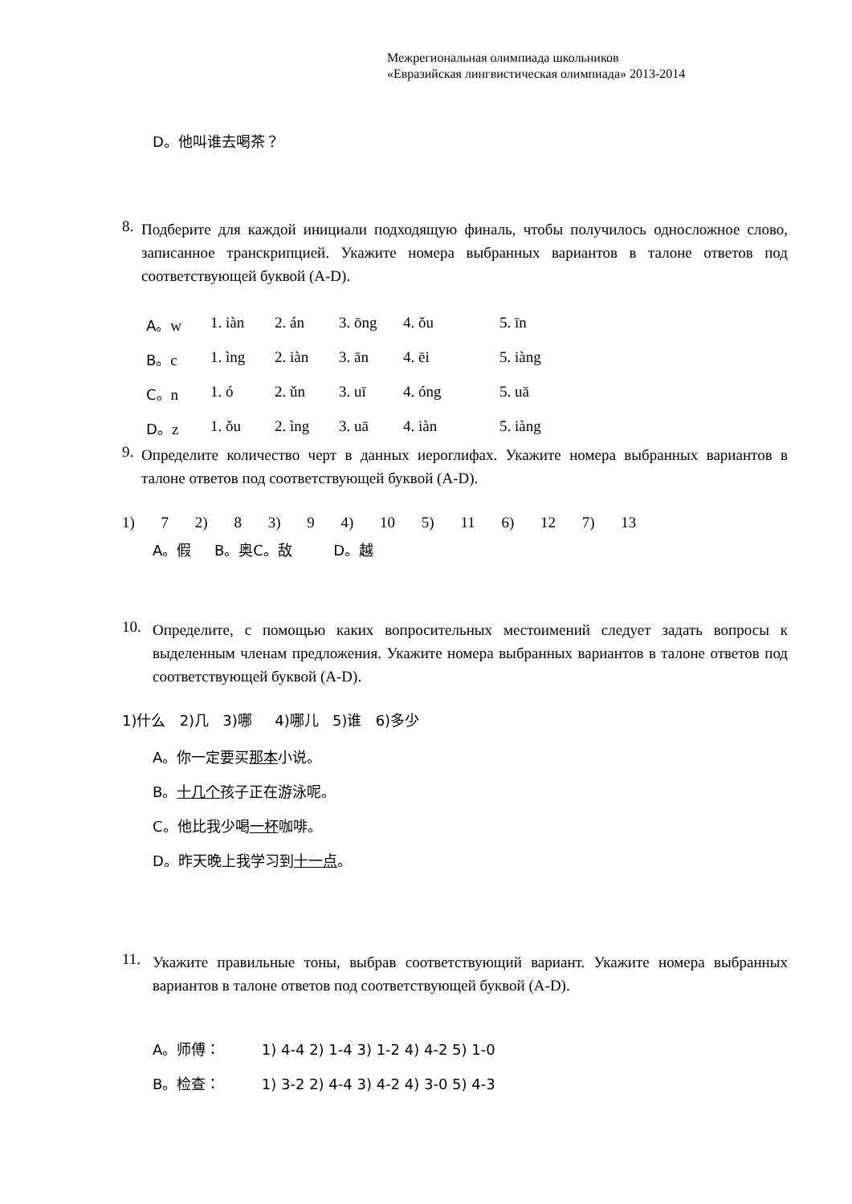Межрегиональная олимпиада школьников
«Евразийская лингвистическая олимпиада» 2013-2014
D。他叫谁去喝茶？
8.
Подберите для каждой инициали подходящую финаль, чтобы получилось односложное слово, записанное транскрипцией. Укажите номера выбранных вариантов в талоне ответов под соответствующей буквой (A-D).
| A。 w | 1. iàn | 2. án | 3. ōng | 4. ǒu | 5. īn |
| B。 c | 1. ìng | 2. iàn | 3. ān | 4. ēi | 5. iàng |
| C。 n | 1. ó | 2. ǔn | 3. uī | 4. óng | 5. uā |
| D。 z | 1. ǒu | 2. ìng | 3. uā | 4. iàn | 5. iàng |
9.
Определите количество черт в данных иероглифах. Укажите номера выбранных вариантов в талоне ответов под соответствующей буквой (A-D).
1) 7 2) 8 3) 9 4) 10 5) 11 6) 12 7) 13
A。假 B。奥C。敌 D。越
10.
Определите, с помощью каких вопросительных местоимений следует задать вопросы к выделенным членам предложения. Укажите номера выбранных вариантов в талоне ответов под соответствующей буквой (A-D).
1)什么 2)几 3)哪 4)哪儿 5)谁 6)多少
A。你一定要买那本小说。
B。十几个孩子正在游泳呢。
C。他比我少喝一杯咖啡。
D。昨天晚上我学习到十一点。
11.
Укажите правильные тоны, выбрав соответствующий вариант. Укажите номера выбранных вариантов в талоне ответов под соответствующей буквой (A-D).
A。师傅： 1) 4-4 2) 1-4 3) 1-2 4) 4-2 5) 1-0
B。检查： 1) 3-2 2) 4-4 3) 4-2 4) 3-0 5) 4-3